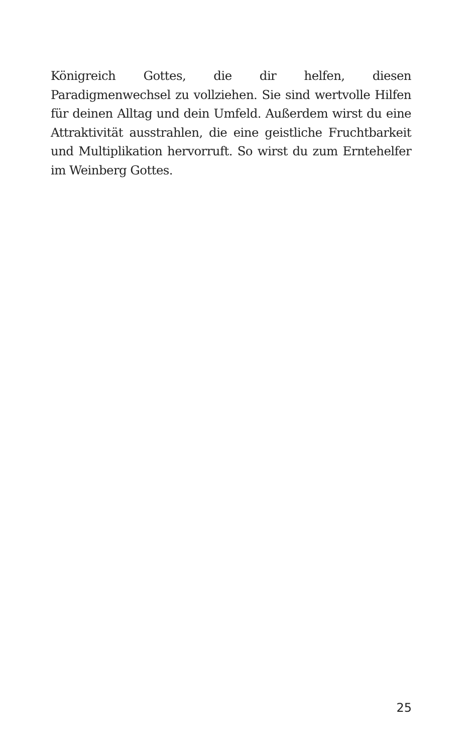Königreich Gottes, die dir helfen, diesen Paradigmenwechsel zu vollziehen. Sie sind wertvolle Hilfen für deinen Alltag und dein Umfeld. Außerdem wirst du eine Attraktivität ausstrahlen, die eine geistliche Fruchtbarkeit und Multiplikation hervorruft. So wirst du zum Erntehelfer im Weinberg Gottes.
25